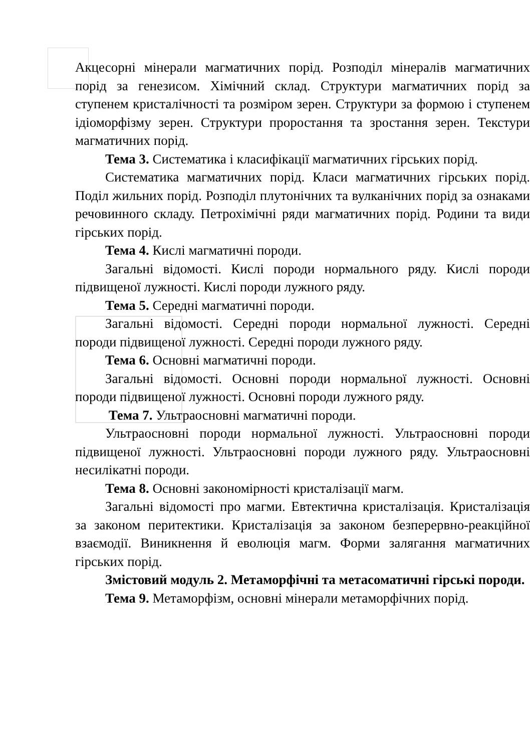Акцесорні мінерали магматичних порід. Розподіл мінералів магматичних порід за генезисом. Хімічний склад. Структури магматичних порід за ступенем кристалічності та розміром зерен. Структури за формою і ступенем ідіоморфізму зерен. Структури проростання та зростання зерен. Текстури магматичних порід.
Тема 3. Систематика і класифікації магматичних гірських порід.
Систематика магматичних порід. Класи магматичних гірських порід. Поділ жильних порід. Розподіл плутонічних та вулканічних порід за ознаками речовинного складу. Петрохімічні ряди магматичних порід. Родини та види гірських порід.
Тема 4. Кислі магматичні породи.
Загальні відомості. Кислі породи нормального ряду. Кислі породи підвищеної лужності. Кислі породи лужного ряду.
Тема 5. Середні магматичні породи.
Загальні відомості. Середні породи нормальної лужності. Середні породи підвищеної лужності. Середні породи лужного ряду.
Тема 6. Основні магматичні породи.
Загальні відомості. Основні породи нормальної лужності. Основні породи підвищеної лужності. Основні породи лужного ряду.
Тема 7. Ультраосновні магматичні породи.
Ультраосновні породи нормальної лужності. Ультраосновні породи підвищеної лужності. Ультраосновні породи лужного ряду. Ультраосновні несилікатні породи.
Тема 8. Основні закономірності кристалізації магм.
Загальні відомості про магми. Евтектична кристалізація. Кристалізація за законом перитектики. Кристалізація за законом безперервно-реакційної взаємодії. Виникнення й еволюція магм. Форми залягання магматичних гірських порід.
Змістовий модуль 2. Метаморфічні та метасоматичні гірські породи.
Тема 9. Метаморфізм, основні мінерали метаморфічних порід.